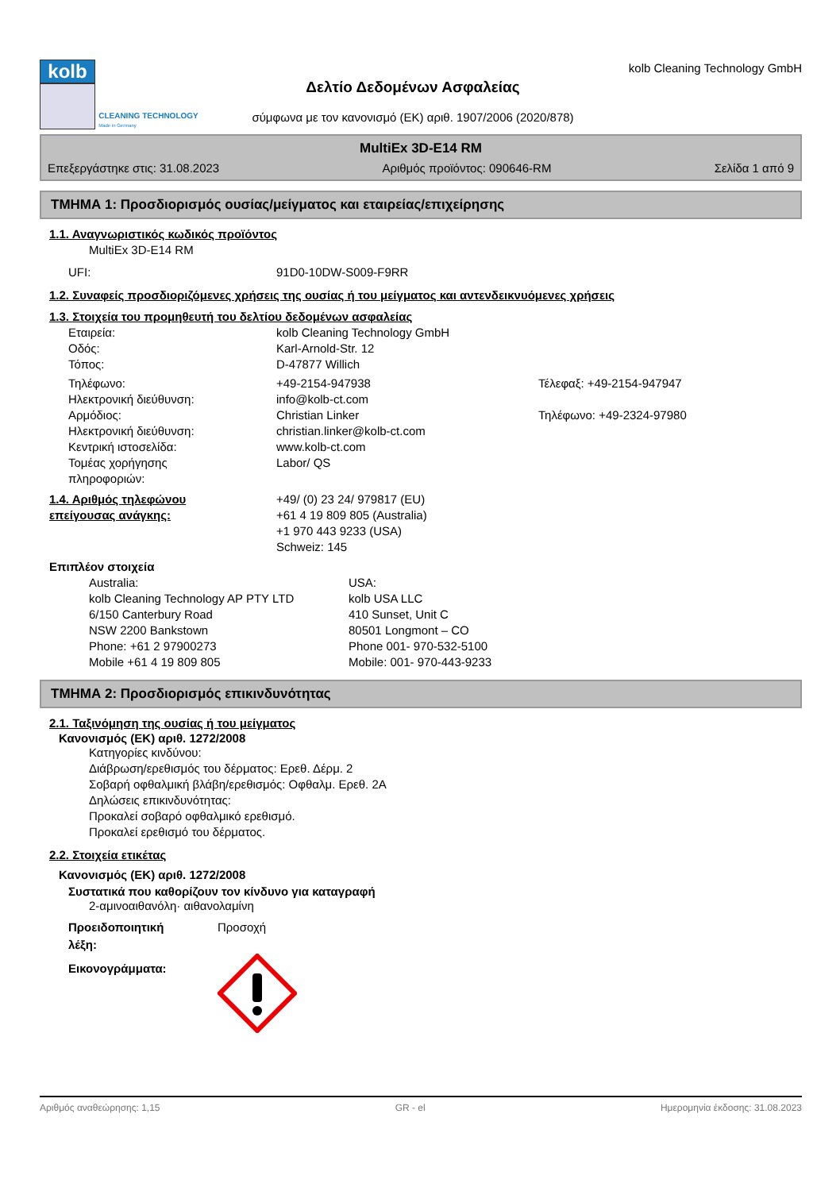kolb
CLEANING TECHNOLOGY
Made in Germany
Δελτίο Δεδομένων Ασφαλείας
σύμφωνα με τον κανονισμό (ΕΚ) αριθ. 1907/2006 (2020/878)
kolb Cleaning Technology GmbH
MultiEx 3D-E14 RM
Επεξεργάστηκε στις: 31.08.2023 Αριθμός προϊόντος: 090646-RM Σελίδα 1 από 9
ΤΜΗΜΑ 1: Προσδιορισμός ουσίας/μείγματος και εταιρείας/επιχείρησης
1.1. Αναγνωριστικός κωδικός προϊόντος
MultiEx 3D-E14 RM
UFI: 91D0-10DW-S009-F9RR
1.2. Συναφείς προσδιοριζόμενες χρήσεις της ουσίας ή του μείγματος και αντενδεικνυόμενες χρήσεις
1.3. Στοιχεία του προμηθευτή του δελτίου δεδομένων ασφαλείας
Εταιρεία: kolb Cleaning Technology GmbH
Οδός: Karl-Arnold-Str. 12
Τόπος: D-47877 Willich
Τηλέφωνο: +49-2154-947938 Τέλεφαξ: +49-2154-947947
Ηλεκτρονική διεύθυνση: info@kolb-ct.com
Αρμόδιος: Christian Linker Τηλέφωνο: +49-2324-97980
Ηλεκτρονική διεύθυνση: christian.linker@kolb-ct.com
Κεντρική ιστοσελίδα: www.kolb-ct.com
Τομέας χορήγησης
πληροφοριών: Labor/ QS
1.4. Αριθμός τηλεφώνου
επείγουσας ανάγκης: +49/ (0) 23 24/ 979817 (EU)
+61 4 19 809 805 (Australia)
+1 970 443 9233 (USA)
Schweiz: 145
Επιπλέον στοιχεία
Australia:
kolb Cleaning Technology AP PTY LTD
6/150 Canterbury Road
NSW 2200 Bankstown
Phone: +61 2 97900273
Mobile +61 4 19 809 805
USA:
kolb USA LLC
410 Sunset, Unit C
80501 Longmont – CO
Phone 001- 970-532-5100
Mobile: 001- 970-443-9233
ΤΜΗΜΑ 2: Προσδιορισμός επικινδυνότητας
2.1. Ταξινόμηση της ουσίας ή του μείγματος
Κανονισμός (ΕΚ) αριθ. 1272/2008
Κατηγορίες κινδύνου:
Διάβρωση/ερεθισμός του δέρματος: Ερεθ. Δέρμ. 2
Σοβαρή οφθαλμική βλάβη/ερεθισμός: Οφθαλμ. Ερεθ. 2A
Δηλώσεις επικινδυνότητας:
Προκαλεί σοβαρό οφθαλμικό ερεθισμό.
Προκαλεί ερεθισμό του δέρματος.
2.2. Στοιχεία ετικέτας
Κανονισμός (ΕΚ) αριθ. 1272/2008
Συστατικά που καθορίζουν τον κίνδυνο για καταγραφή
2-αμινοαιθανόλη· αιθανολαμίνη
Προειδοποιητική
λέξη: Προσοχή
Εικονογράμματα:
Αριθμός αναθεώρησης: 1,15 GR - el Ημερομηνία έκδοσης: 31.08.2023